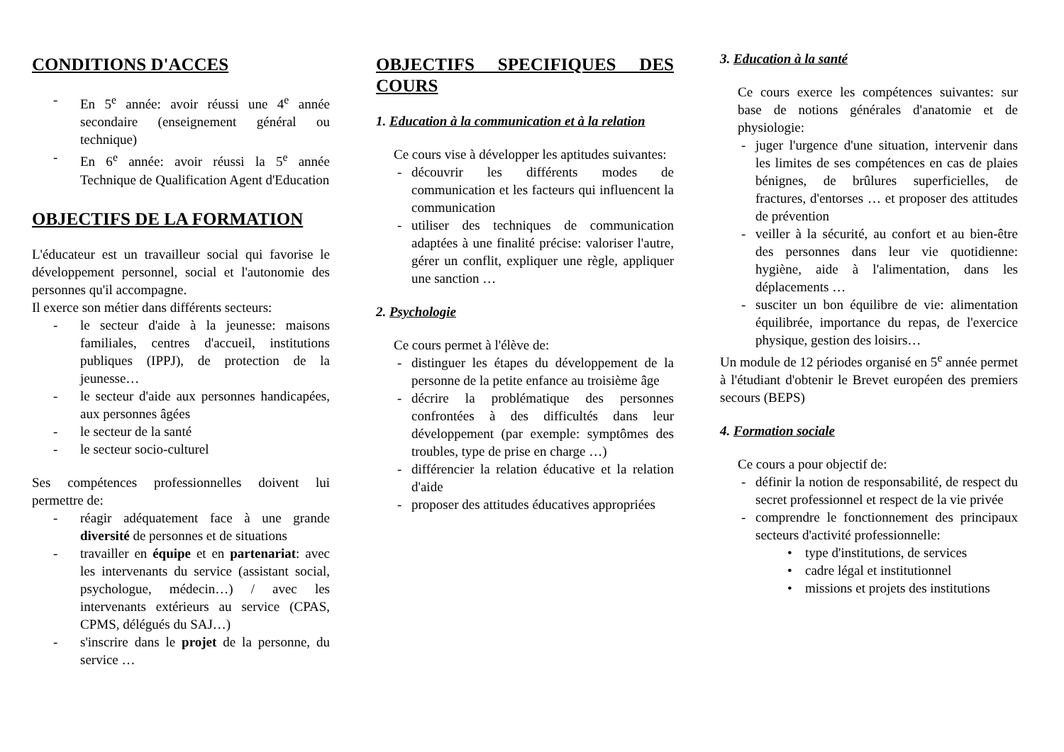CONDITIONS D'ACCES
- En 5<sup>e</sup> année: avoir réussi une 4<sup>e</sup> année secondaire (enseignement général ou technique)
- En 6<sup>e</sup> année: avoir réussi la 5<sup>e</sup> année Technique de Qualification Agent d'Education
OBJECTIFS DE LA FORMATION
L'éducateur est un travailleur social qui favorise le développement personnel, social et l'autonomie des personnes qu'il accompagne.
Il exerce son métier dans différents secteurs:
- le secteur d'aide à la jeunesse: maisons familiales, centres d'accueil, institutions publiques (IPPJ), de protection de la jeunesse…
- le secteur d'aide aux personnes handicapées, aux personnes âgées
- le secteur de la santé
- le secteur socio-culturel
Ses compétences professionnelles doivent lui permettre de:
- réagir adéquatement face à une grande diversité de personnes et de situations
- travailler en équipe et en partenariat: avec les intervenants du service (assistant social, psychologue, médecin…) / avec les intervenants extérieurs au service (CPAS, CPMS, délégués du SAJ…)
- s'inscrire dans le projet de la personne, du service …
OBJECTIFS SPECIFIQUES DES COURS
1. Education à la communication et à la relation
Ce cours vise à développer les aptitudes suivantes:
- découvrir les différents modes de communication et les facteurs qui influencent la communication
- utiliser des techniques de communication adaptées à une finalité précise: valoriser l'autre, gérer un conflit, expliquer une règle, appliquer une sanction …
2. Psychologie
Ce cours permet à l'élève de:
- distinguer les étapes du développement de la personne de la petite enfance au troisième âge
- décrire la problématique des personnes confrontées à des difficultés dans leur développement (par exemple: symptômes des troubles, type de prise en charge …)
- différencier la relation éducative et la relation d'aide
- proposer des attitudes éducatives appropriées
3. Education à la santé
Ce cours exerce les compétences suivantes: sur base de notions générales d'anatomie et de physiologie:
- juger l'urgence d'une situation, intervenir dans les limites de ses compétences en cas de plaies bénignes, de brûlures superficielles, de fractures, d'entorses … et proposer des attitudes de prévention
- veiller à la sécurité, au confort et au bien-être des personnes dans leur vie quotidienne: hygiène, aide à l'alimentation, dans les déplacements …
- susciter un bon équilibre de vie: alimentation équilibrée, importance du repas, de l'exercice physique, gestion des loisirs…
Un module de 12 périodes organisé en 5<sup>e</sup> année permet à l'étudiant d'obtenir le Brevet européen des premiers secours (BEPS)
4. Formation sociale
Ce cours a pour objectif de:
- définir la notion de responsabilité, de respect du secret professionnel et respect de la vie privée
- comprendre le fonctionnement des principaux secteurs d'activité professionnelle:
• type d'institutions, de services
• cadre légal et institutionnel
• missions et projets des institutions